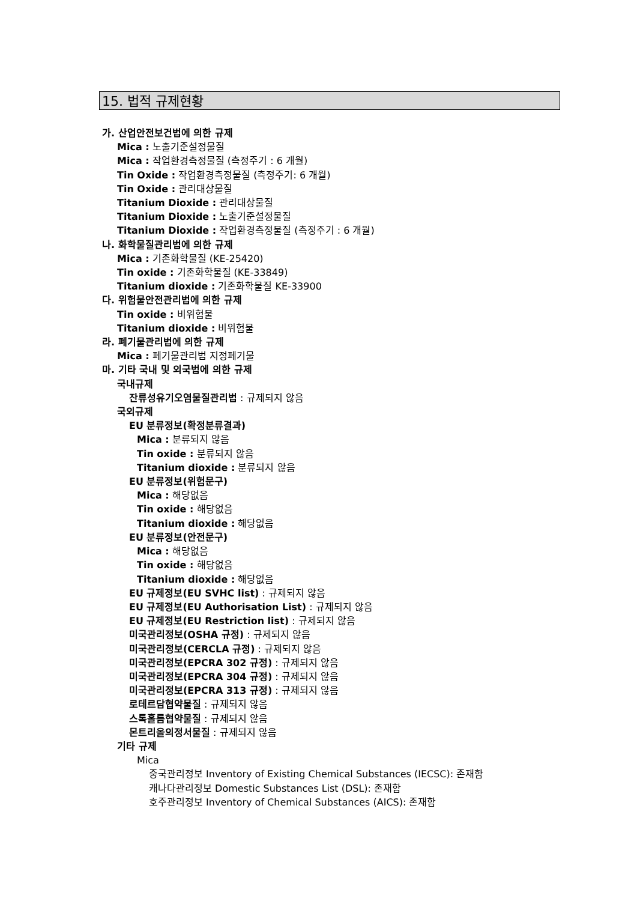15. 법적 규제현황
가. 산업안전보건법에 의한 규제
Mica : 노출기준설정물질
Mica : 작업환경측정물질 (측정주기 : 6 개월)
Tin Oxide : 작업환경측정물질 (측정주기: 6 개월)
Tin Oxide : 관리대상물질
Titanium Dioxide : 관리대상물질
Titanium Dioxide : 노출기준설정물질
Titanium Dioxide : 작업환경측정물질 (측정주기 : 6 개월)
나. 화학물질관리법에 의한 규제
Mica : 기존화학물질 (KE-25420)
Tin oxide : 기존화학물질 (KE-33849)
Titanium dioxide : 기존화학물질 KE-33900
다. 위험물안전관리법에 의한 규제
Tin oxide : 비위험물
Titanium dioxide : 비위험물
라. 폐기물관리법에 의한 규제
Mica : 폐기물관리법 지정폐기물
마. 기타 국내 및 외국법에 의한 규제
국내규제
잔류성유기오염물질관리법 : 규제되지 않음
국외규제
EU 분류정보(확정분류결과)
Mica : 분류되지 않음
Tin oxide : 분류되지 않음
Titanium dioxide : 분류되지 않음
EU 분류정보(위험문구)
Mica : 해당없음
Tin oxide : 해당없음
Titanium dioxide : 해당없음
EU 분류정보(안전문구)
Mica : 해당없음
Tin oxide : 해당없음
Titanium dioxide : 해당없음
EU 규제정보(EU SVHC list) : 규제되지 않음
EU 규제정보(EU Authorisation List) : 규제되지 않음
EU 규제정보(EU Restriction list) : 규제되지 않음
미국관리정보(OSHA 규정) : 규제되지 않음
미국관리정보(CERCLA 규정) : 규제되지 않음
미국관리정보(EPCRA 302 규정) : 규제되지 않음
미국관리정보(EPCRA 304 규정) : 규제되지 않음
미국관리정보(EPCRA 313 규정) : 규제되지 않음
로테르담협약물질 : 규제되지 않음
스톡홀름협약물질 : 규제되지 않음
몬트리올의정서물질 : 규제되지 않음
기타 규제
Mica
중국관리정보 Inventory of Existing Chemical Substances (IECSC): 존재함
캐나다관리정보 Domestic Substances List (DSL): 존재함
호주관리정보 Inventory of Chemical Substances (AICS): 존재함